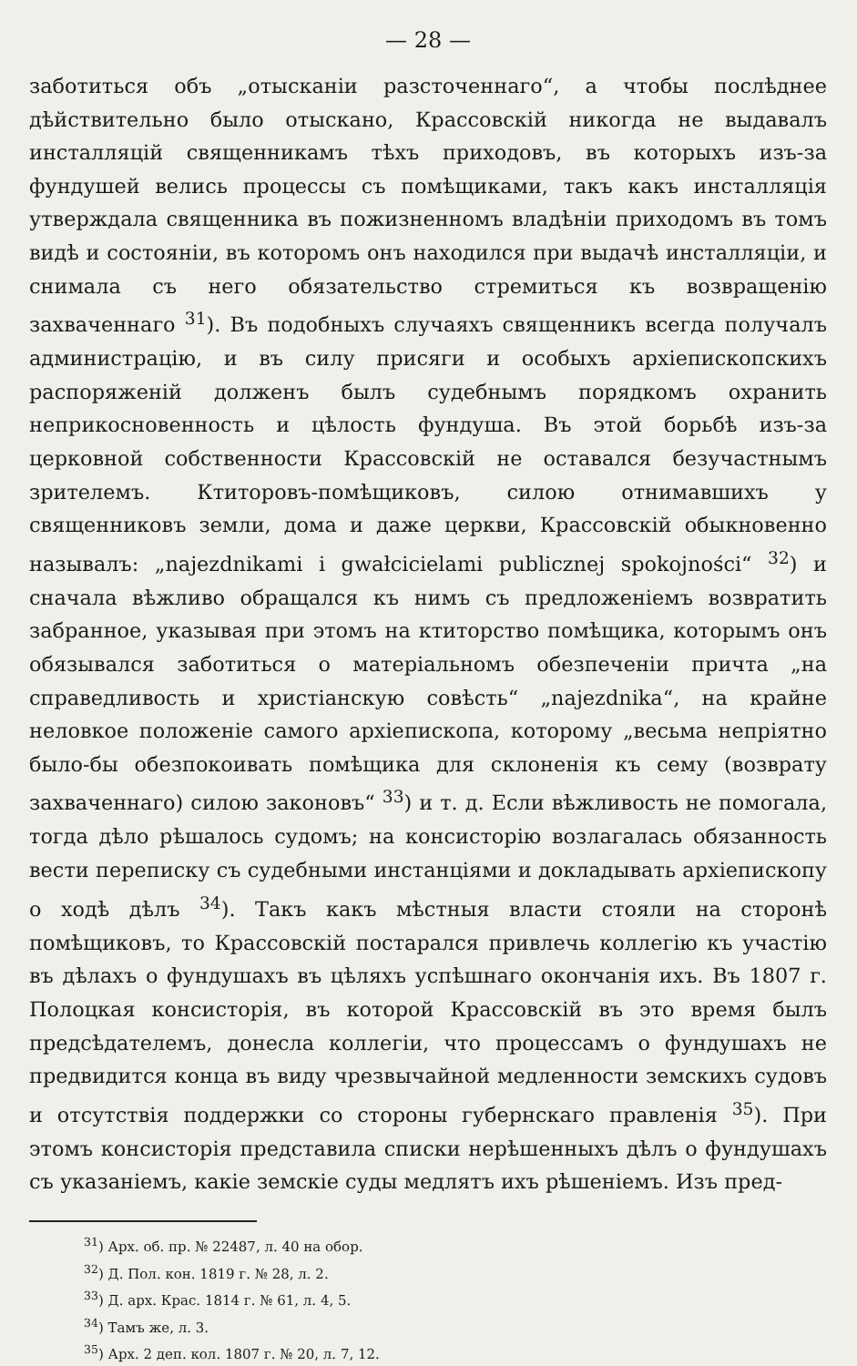— 28 —
заботиться объ „отысканіи разсточеннаго“, а чтобы послѣднее дѣйствительно было отыскано, Крассовскій никогда не выдавалъ инсталляцій священникамъ тѣхъ приходовъ, въ которыхъ изъ-за фундушей велись процессы съ помѣщиками, такъ какъ инсталляція утверждала священника въ пожизненномъ владѣніи приходомъ въ томъ видѣ и состояніи, въ которомъ онъ находился при выдачѣ инсталляціи, и снимала съ него обязательство стремиться къ возвращенію захваченнаго <sup>31</sup>). Въ подобныхъ случаяхъ священникъ всегда получалъ администрацію, и въ силу присяги и особыхъ архіепископскихъ распоряженій долженъ былъ судебнымъ порядкомъ охранить неприкосновенность и цѣлость фундуша. Въ этой борьбѣ изъ-за церковной собственности Крассовскій не оставался безучастнымъ зрителемъ. Ктиторовъ-помѣщиковъ, силою отнимавшихъ у священниковъ земли, дома и даже церкви, Крассовскій обыкновенно называлъ: „najezdnikami i gwałcicielami publicznej spokojności“ <sup>32</sup>) и сначала вѣжливо обращался къ нимъ съ предложеніемъ возвратить забранное, указывая при этомъ на ктиторство помѣщика, которымъ онъ обязывался заботиться о матеріальномъ обезпеченіи причта „на справедливость и христіанскую совѣсть“ „najezdnika“, на крайне неловкое положеніе самого архіепископа, которому „весьма непріятно было-бы обезпокоивать помѣщика для склоненія къ сему (возврату захваченнаго) силою законовъ“ <sup>33</sup>) и т. д. Если вѣжливость не помогала, тогда дѣло рѣшалось судомъ; на консисторію возлагалась обязанность вести переписку съ судебными инстанціями и докладывать архіепископу о ходѣ дѣлъ <sup>34</sup>). Такъ какъ мѣстныя власти стояли на сторонѣ помѣщиковъ, то Крассовскій постарался привлечь коллегію къ участію въ дѣлахъ о фундушахъ въ цѣляхъ успѣшнаго окончанія ихъ. Въ 1807 г. Полоцкая консисторія, въ которой Крассовскій въ это время былъ предсѣдателемъ, донесла коллегіи, что процессамъ о фундушахъ не предвидится конца въ виду чрезвычайной медленности земскихъ судовъ и отсутствія поддержки со стороны губернскаго правленія <sup>35</sup>). При этомъ консисторія представила списки нерѣшенныхъ дѣлъ о фундушахъ съ указаніемъ, какіе земскіе суды медлятъ ихъ рѣшеніемъ. Изъ пред-
<sup>31</sup>) Арх. об. пр. № 22487, л. 40 на обор.
<sup>32</sup>) Д. Пол. кон. 1819 г. № 28, л. 2.
<sup>33</sup>) Д. арх. Крас. 1814 г. № 61, л. 4, 5.
<sup>34</sup>) Тамъ же, л. 3.
<sup>35</sup>) Арх. 2 деп. кол. 1807 г. № 20, л. 7, 12.